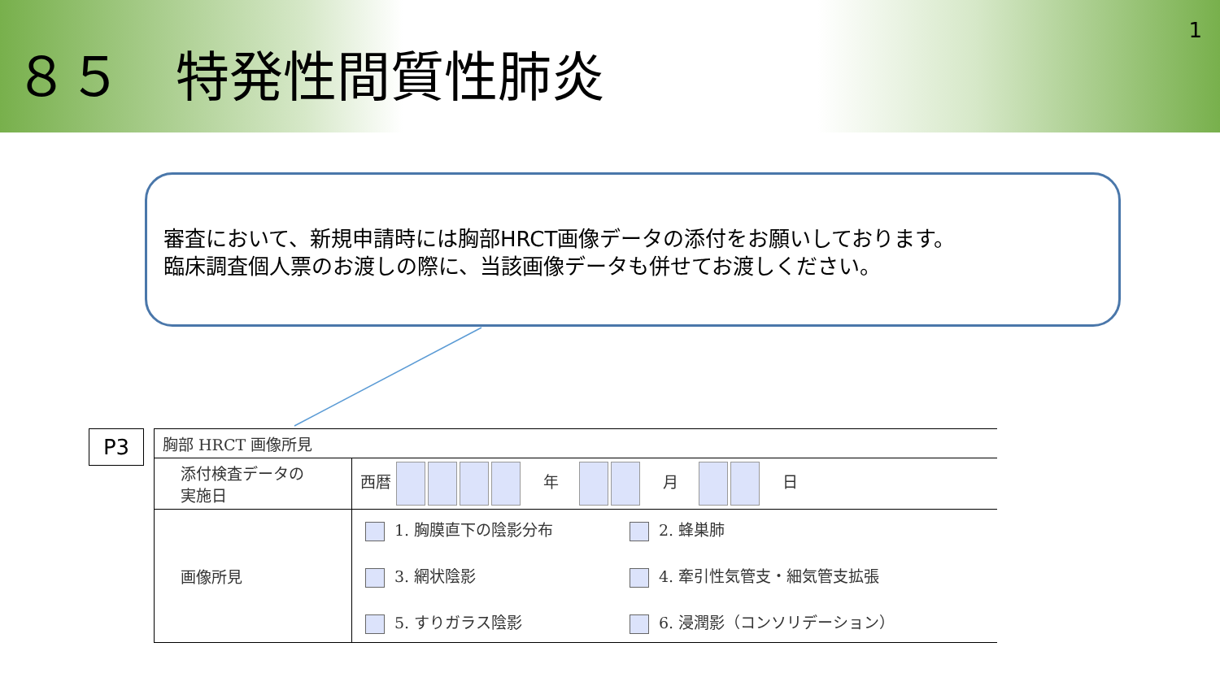８５　特発性間質性肺炎
1
審査において、新規申請時には胸部HRCT画像データの添付をお願いしております。
臨床調査個人票のお渡しの際に、当該画像データも併せてお渡しください。
P3
| 胸部 HRCT 画像所見 | |
| 添付検査データの 実施日 | 西暦 年 月 日 |
| 画像所見 | 1. 胸膜直下の陰影分布 2. 蜂巣肺 3. 網状陰影 4. 牽引性気管支・細気管支拡張 5. すりガラス陰影 6. 浸潤影（コンソリデーション） |